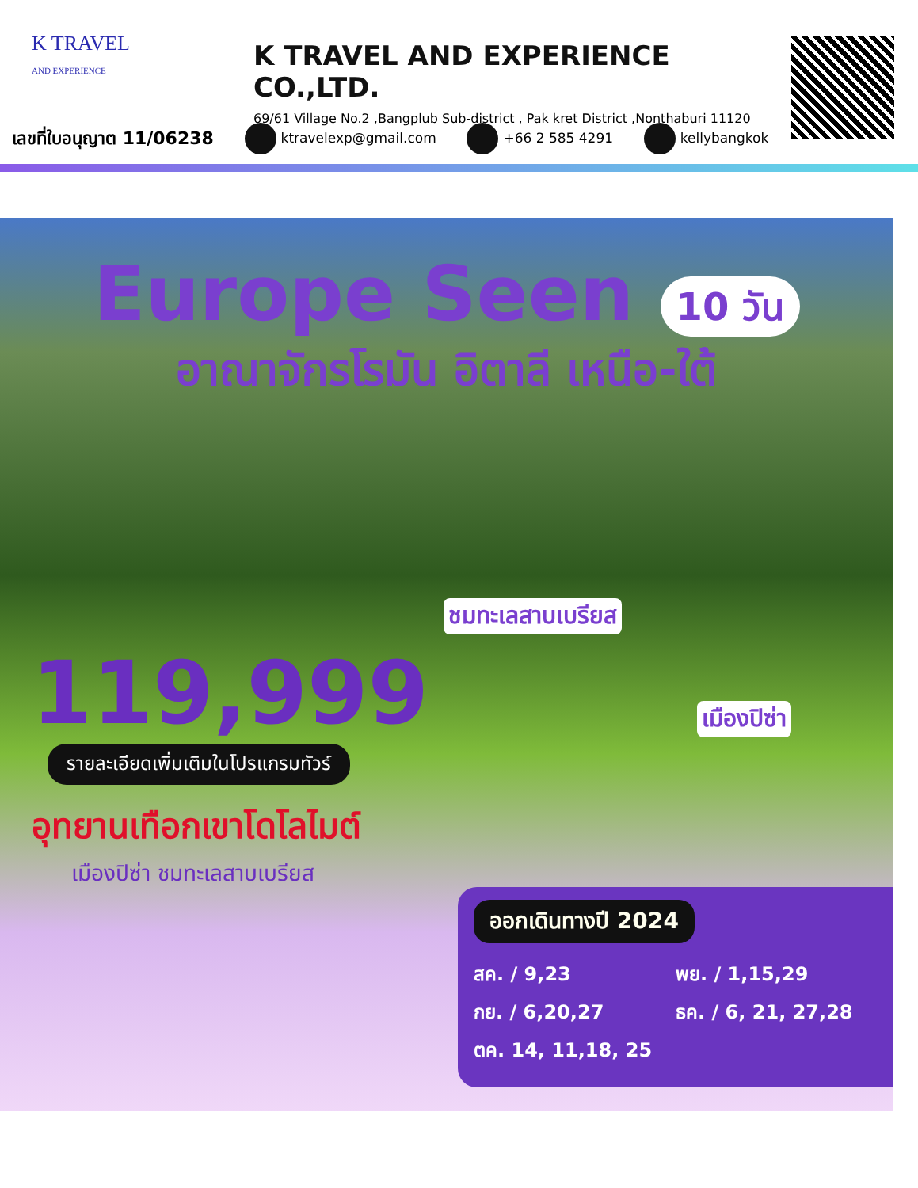K TRAVEL
AND EXPERIENCE
K TRAVEL AND EXPERIENCE CO.,LTD.
69/61 Village No.2 ,Bangplub Sub-district , Pak kret District ,Nonthaburi 11120
เลขที่ใบอนุญาต 11/06238 ktravelexp@gmail.com +66 2 585 4291 kellybangkok
Europe Seen 10 วัน
อาณาจักรโรมัน อิตาลี เหนือ-ใต้
ชมทะเลสาบเบรียส
เมืองปิซ่า
119,999
รายละเอียดเพิ่มเติมในโปรแกรมทัวร์
อุทยานเทือกเขาโดโลไมต์
เมืองปิซ่า ชมทะเลสาบเบรียส
ออกเดินทางปี 2024
สค. / 9,23
กย. / 6,20,27
ตค. 14, 11,18, 25
พย. / 1,15,29
ธค. / 6, 21, 27,28